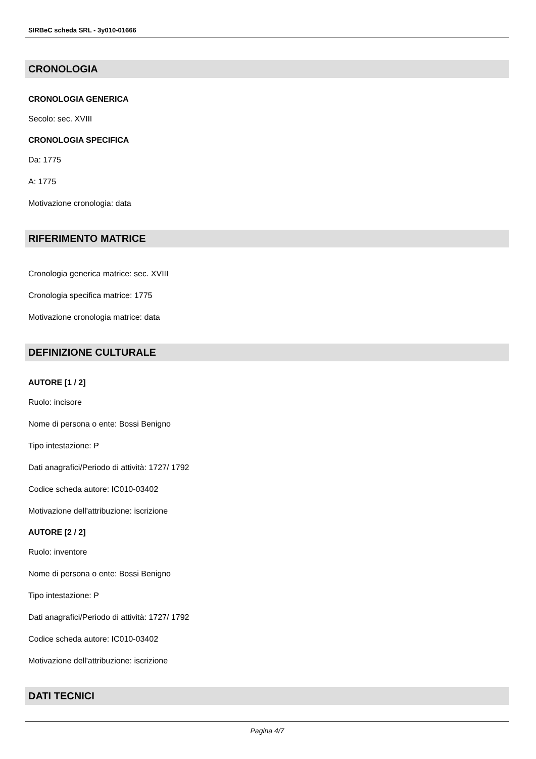SIRBeC scheda SRL - 3y010-01666
CRONOLOGIA
CRONOLOGIA GENERICA
Secolo: sec. XVIII
CRONOLOGIA SPECIFICA
Da: 1775
A: 1775
Motivazione cronologia: data
RIFERIMENTO MATRICE
Cronologia generica matrice: sec. XVIII
Cronologia specifica matrice: 1775
Motivazione cronologia matrice: data
DEFINIZIONE CULTURALE
AUTORE [1 / 2]
Ruolo: incisore
Nome di persona o ente: Bossi Benigno
Tipo intestazione: P
Dati anagrafici/Periodo di attività: 1727/ 1792
Codice scheda autore: IC010-03402
Motivazione dell'attribuzione: iscrizione
AUTORE [2 / 2]
Ruolo: inventore
Nome di persona o ente: Bossi Benigno
Tipo intestazione: P
Dati anagrafici/Periodo di attività: 1727/ 1792
Codice scheda autore: IC010-03402
Motivazione dell'attribuzione: iscrizione
DATI TECNICI
Pagina 4/7